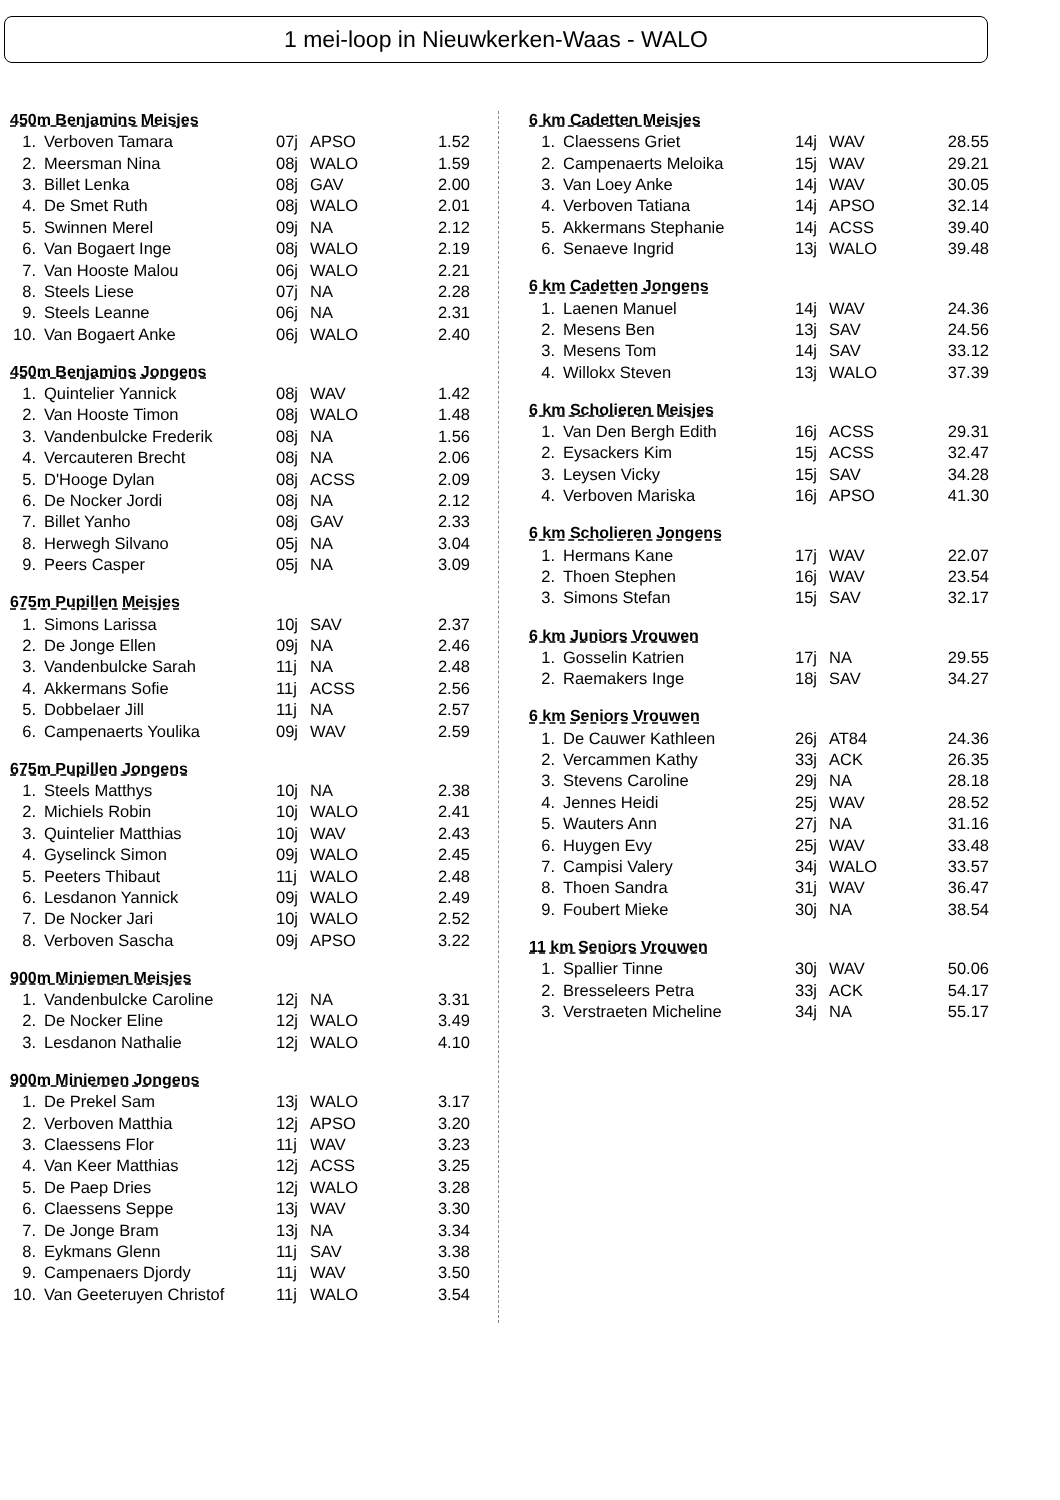1 mei-loop in Nieuwkerken-Waas - WALO
450m Benjamins Meisjes
| 1. | Verboven Tamara | 07j | APSO | 1.52 |
| 2. | Meersman Nina | 08j | WALO | 1.59 |
| 3. | Billet Lenka | 08j | GAV | 2.00 |
| 4. | De Smet Ruth | 08j | WALO | 2.01 |
| 5. | Swinnen Merel | 09j | NA | 2.12 |
| 6. | Van Bogaert Inge | 08j | WALO | 2.19 |
| 7. | Van Hooste Malou | 06j | WALO | 2.21 |
| 8. | Steels Liese | 07j | NA | 2.28 |
| 9. | Steels Leanne | 06j | NA | 2.31 |
| 10. | Van Bogaert Anke | 06j | WALO | 2.40 |
450m Benjamins Jongens
| 1. | Quintelier Yannick | 08j | WAV | 1.42 |
| 2. | Van Hooste Timon | 08j | WALO | 1.48 |
| 3. | Vandenbulcke Frederik | 08j | NA | 1.56 |
| 4. | Vercauteren Brecht | 08j | NA | 2.06 |
| 5. | D'Hooge Dylan | 08j | ACSS | 2.09 |
| 6. | De Nocker Jordi | 08j | NA | 2.12 |
| 7. | Billet Yanho | 08j | GAV | 2.33 |
| 8. | Herwegh Silvano | 05j | NA | 3.04 |
| 9. | Peers Casper | 05j | NA | 3.09 |
675m Pupillen Meisjes
| 1. | Simons Larissa | 10j | SAV | 2.37 |
| 2. | De Jonge Ellen | 09j | NA | 2.46 |
| 3. | Vandenbulcke Sarah | 11j | NA | 2.48 |
| 4. | Akkermans Sofie | 11j | ACSS | 2.56 |
| 5. | Dobbelaer Jill | 11j | NA | 2.57 |
| 6. | Campenaerts Youlika | 09j | WAV | 2.59 |
675m Pupillen Jongens
| 1. | Steels Matthys | 10j | NA | 2.38 |
| 2. | Michiels Robin | 10j | WALO | 2.41 |
| 3. | Quintelier Matthias | 10j | WAV | 2.43 |
| 4. | Gyselinck Simon | 09j | WALO | 2.45 |
| 5. | Peeters Thibaut | 11j | WALO | 2.48 |
| 6. | Lesdanon Yannick | 09j | WALO | 2.49 |
| 7. | De Nocker Jari | 10j | WALO | 2.52 |
| 8. | Verboven Sascha | 09j | APSO | 3.22 |
900m Miniemen Meisjes
| 1. | Vandenbulcke Caroline | 12j | NA | 3.31 |
| 2. | De Nocker Eline | 12j | WALO | 3.49 |
| 3. | Lesdanon Nathalie | 12j | WALO | 4.10 |
900m Miniemen Jongens
| 1. | De Prekel Sam | 13j | WALO | 3.17 |
| 2. | Verboven Matthia | 12j | APSO | 3.20 |
| 3. | Claessens Flor | 11j | WAV | 3.23 |
| 4. | Van Keer Matthias | 12j | ACSS | 3.25 |
| 5. | De Paep Dries | 12j | WALO | 3.28 |
| 6. | Claessens Seppe | 13j | WAV | 3.30 |
| 7. | De Jonge Bram | 13j | NA | 3.34 |
| 8. | Eykmans Glenn | 11j | SAV | 3.38 |
| 9. | Campenaers Djordy | 11j | WAV | 3.50 |
| 10. | Van Geeteruyen Christof | 11j | WALO | 3.54 |
6 km Cadetten Meisjes
| 1. | Claessens Griet | 14j | WAV | 28.55 |
| 2. | Campenaerts Meloika | 15j | WAV | 29.21 |
| 3. | Van Loey Anke | 14j | WAV | 30.05 |
| 4. | Verboven Tatiana | 14j | APSO | 32.14 |
| 5. | Akkermans Stephanie | 14j | ACSS | 39.40 |
| 6. | Senaeve Ingrid | 13j | WALO | 39.48 |
6 km Cadetten Jongens
| 1. | Laenen Manuel | 14j | WAV | 24.36 |
| 2. | Mesens Ben | 13j | SAV | 24.56 |
| 3. | Mesens Tom | 14j | SAV | 33.12 |
| 4. | Willokx Steven | 13j | WALO | 37.39 |
6 km Scholieren Meisjes
| 1. | Van Den Bergh Edith | 16j | ACSS | 29.31 |
| 2. | Eysackers Kim | 15j | ACSS | 32.47 |
| 3. | Leysen Vicky | 15j | SAV | 34.28 |
| 4. | Verboven Mariska | 16j | APSO | 41.30 |
6 km Scholieren Jongens
| 1. | Hermans Kane | 17j | WAV | 22.07 |
| 2. | Thoen Stephen | 16j | WAV | 23.54 |
| 3. | Simons Stefan | 15j | SAV | 32.17 |
6 km Juniors Vrouwen
| 1. | Gosselin Katrien | 17j | NA | 29.55 |
| 2. | Raemakers Inge | 18j | SAV | 34.27 |
6 km Seniors Vrouwen
| 1. | De Cauwer Kathleen | 26j | AT84 | 24.36 |
| 2. | Vercammen Kathy | 33j | ACK | 26.35 |
| 3. | Stevens Caroline | 29j | NA | 28.18 |
| 4. | Jennes Heidi | 25j | WAV | 28.52 |
| 5. | Wauters Ann | 27j | NA | 31.16 |
| 6. | Huygen Evy | 25j | WAV | 33.48 |
| 7. | Campisi Valery | 34j | WALO | 33.57 |
| 8. | Thoen Sandra | 31j | WAV | 36.47 |
| 9. | Foubert Mieke | 30j | NA | 38.54 |
11 km Seniors Vrouwen
| 1. | Spallier Tinne | 30j | WAV | 50.06 |
| 2. | Bresseleers Petra | 33j | ACK | 54.17 |
| 3. | Verstraeten Micheline | 34j | NA | 55.17 |